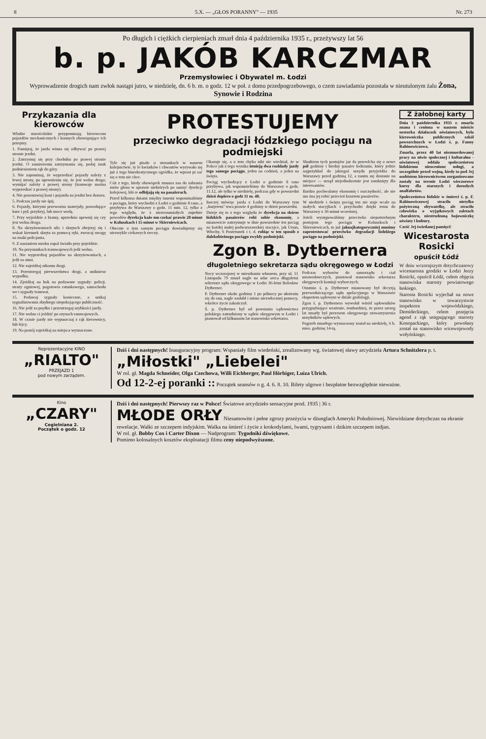8 5.X. — „GŁOS PORANNY" — 1935 Nr. 273
Po długich i ciężkich cierpieniach zmarł dnia 4 października 1935 r., przeżywszy lat 56
b. p. JAKÓB KARCZMAR
Przemysłowiec i Obywatel m. Łodzi
Wyprowadzenie drogich nam zwłok nastąpi jutro, w niedzielę, dn. 6 b. m. o godz. 12 w poł. z domu przedpogrzebowego, o czem zawiadamia pozostała w nieutulonym żalu Żona, Synowie i Rodzina
Przykazania dla kierowców
Władze starościńskie przypominają kierowcom pojazdów mechanicznych i konnych obowiązujące ich przepisy.
1. Pamiętaj, że jazda winna się odbywać po prawej stronie jezdni.
2. Zatrzymuj się przy chodniku po prawej stronie jezdni. O zamierzeniu zatrzymania się, podaj znak podniesieniem rąk do góry.
3. Nie zapominaj, że wyprzedzać pojazdy należy z lewej strony, po upewnieniu się, że jest wolna droga; wymijać należy z prawej strony (tramwaje można wyprzedzać z prawej strony).
4. Nie pozostawiaj koni i pojazdu na jezdni bez dozoru.
5. Podczas jazdy nie śpij.
6. Pojazdy, którymi przewozisz materjały, powodujące kurz i pył, przykryj, lub mocz wodą.
7. Przy wyjeździe z bramy, uprzednio upewnij się czy jest wolna droga.
8. Na skrzyżowaniach ulic i skrętach obejrzyj się i wskaż kierunek skrętu za pomocą ręki, zwracaj uwagę na znaki policjanta.
9. Z nastaniem mroku zapal światła przy pojeździe.
10. Na przystankach tramwajowych jedź wolno.
11. Nie wyprzedzaj pojazdów na skrzyżowaniach, a jedź za nimi.
12. Nie zajeżdżaj nikomu drogi.
13. Przestrzegaj pierwszeństwa drogi, a unikniesz wypadku.
14. Zjeżdżaj na bok na podawane sygnały: policji, straży ogniowej, pogotowia ratunkowego, samochodu we i sygnały tramwai.
15. Podawaj sygnały konieczne, a unikaj sygnalizowania zbędnego niepokojącego publiczność.
16. Nie jedź za prędko i przestrzegaj szybkości jazdy.
17. Nie wolno ci jeździć po szynach ramwajowych.
18. W czasie jazdy nie wypuszczaj z rąk kierownicy, lub lejcy.
19. Na postój zajeżdżaj na miejsca wyznaczone.
PROTESTUJEMY
przeciwko degradacji łódzkiego pociągu na podmiejski
Tyle się już pisało o stosunkach w naszem kolejnictwie, ty le kwiatków i chwastów wyrywało się już z tego biurokratycznego ogródka, że wprost pi sać się o tem nie chce.
Cóż z tego, kiedy obowiązek zmusza nas do zabrania znów głosu w sprawie niektórych po sunięć dyrekcji kolejowej, kłó re odbijają się na pasażerach.
Przed kilkoma dniami między innemi wspominaliśmy o pociągu, który wychodzi z Łodzi o godzinie 8 rano, a przybywa do Warszawy o godz. 11 min. 12, tylko z tego względu, że z niezrozumiałych zupełnie powodów dyrekcja każe mu czekać prawie 20 minut w Koluszkach i 15 minut w Skierniewicach.
Obecnie o tym samym pociągu dowiadujemy się niezwykle ciekawych rzeczy.
Okazuje się, a o tem chyba nikt nie wiedział, że w Polsce jak z tego wynika istnieją dwa rozkłady jazdy tego samego pociągu, jeden na codzień, a jeden na święta.
Pociąg wychodzący z Łodzi o godzinie 8 rano przybywa, jak wspomnieliśmy do Warszawy o godz. 11.12, ale tylko w niedzielę, podczas gdy w powszedni dzień dopiero o godz 11 m. 48.
Inaczej mówiąc jazda z Łodzi do Warszawy tym „kurjerem" trwa prawie 4 godziny w dzień powszedni.
Dzieje się to z tego względu że dyrekcja na skórze łódzkich pasażerów robi sobie ekonomię, a mianowicie zatrzymuje w dnie powszednie ten pociąg na każdej małej podwarszawskiej stacyjce, jak Ursus, Włochy, 6 Posterunek i t. d. robiąc w ten sposób z dalekobieżnego pociągu zwykły podmiejski.
Skutkiem tych postojów jaz da przewlcka się o nowe pół godziny i biedny pasażer łodzianin, który jedzie najprzykład do jakiegoś urzędu przyjeżdża do Warszawy przed godziną 12, a zanim się dostanie na miejsce — urząd niejednokrotnie jest zamknięty dla interesantów.
Bardzo pochwalamy ekonomię i oszczędność, ale nie mo żna jej robić przecież kosztem pasażerów.
W niedziele i święta pociąg ten nie staje wcale na małych stacyjkach i przychodzi dzięki temu do Warszawy o 36 minut wcześniej.
Jeżeli występowaliśmy przeciwko niepotrzebnym postojom tego pociągu w Koluszkach i Skierniewicach, to już jaknajkategoryczniej musimy zaprotestować przeciwko degradacji łódzkiego pociągu na podmiejski.
Zgon B. Dytbernera
długoletniego sekretarza sądu okręgowego w Łodzi
Nocy wczorajszej w mieszkaniu własnem, przy ul. 11 Listopada 79 zmarł nagle na udar serca długoletni sekretarz sądu okręgowego w Łodzi 36-letni Bolesław Dytberner.
P. Dytberner około godziny 1 po północy po ułożeniu się do snu, nagle zasłabł i mimo niezwłocznej pomocy, wkrótce życie zakończył.
Ś. p. Dytberner był od powstania sądownictwa polskiego zatrudniony w sądzie okręgowym w Łodzi i piastował od kilkunastu lat stanowisko sekretarza.
Podczas wyborów do samorządu i ciał ustawodawczych, piastował stanowisko sekretarza okręgowych komisji wyborczych.
Ostatnio ś. p. Dytberner mianowany był decyzją przewodniczącego sądu apelacyjnego w Warszawie ekspertem sądowym w dziale grafologji.
Zgon ś. p. Dytbernera wywołał wśród sądowników przygnębiające wrażenie, tembardziej, że przez szereg lat zmarły był prezesem okręgowego stowarzyszenia urzędników sądowych.
Pogrzeb zmarłego wyznaczony został na niedzielę, 6 b. mies. godzinę 14-tą.
Z żałobnej karty
Dnia 3 października 1935 r. zmarła znana i ceniona w naszem mieście nestorka działaczek oświatowych, była kierowniczka publicznych szkół powszechnych w Łodzi ś. p. Fanny Rabinowiczowa.
Zmarła, przez 40 lat niezmordowanej pracy na niwie społecznej i kulturalno - oświatowej oddała społeczeństwu łódzkiemu nieocenione usługi, a szczególnie przed wojną, kiedy to pod Jej osobistem kierownictwem zorganizowane zostały na terenie Łodzi wieczorowe kursy dla starszych i dorosłych analfabetów.
Społeczeństwo łódzkie w śmierci ś. p. F. Rabinowiczowej straciło nietylko pożyteczną obywatelkę, ale straciło człowieka o wyjątkowych zaletach charakteru, niestrudzoną bojowniczkę oświaty i kultury.
Cześć Jej świetlanej pamięci!
Wicestarosta Rosicki
opuścił Łódź
W dniu wczorajszym dotychczasowy wicestarosta grodzki w Łodzi Jerzy Rosicki, opuścił Łódź, celem objęcia stanowiska starosty powiatowego łaskiego.
Starosta Rosicki wyjechał na nowe stanowisko w towarzystwie inspektora wojewódzkiego, Demideckiego, celem przejęcia agend z rąk ustępującego starosty Konopackiego, który powołany został na stanowisko wicewojewody wołyńskiego.
Reprezentacyjne KINO
„RIALTO"
PRZEJAZD 1
pod nowym zarządem.
Dziś i dni następnych! Inauguracyjny program: Wspaniały film wiedeński, zrealizowany wg. światowej sławy arcydzieła Artura Schnitzlera p. t. „Miłostki" „Liebelei"
W rol. gł. Magda Schneider, Olga Czechowa, Willi Eichberger, Paul Hörbiger, Luiza Ulrich.
Od 12-2-ej poranki :: Początek seansów o g. 4. 6. 8. 10. Bilety ulgowe i bezpłatne bezwzględnie nieważne.
Kino
„CZARY"
Cegielniana 2.
Początek o godz. 12
Dziś i dni następnych! Pierwszy raz w Polsce! Światowe arcydzieło sensacyjne prod. 1935 | 36 r.
MŁODE ORŁY Niesamowite i pełne zgrozy przeżycia w dżunglach Ameryki Południowej. Niewidziane dotychczas na ekranie rewelacje. Walki ze szczepem indyjskim. Walka na śmierć i życie z krokodylami, lwami, tygrysami i dzikim szczepem indjan.
W rol. gł. Bobby Cox i Carter Dixon — Nadprogram: Tygodniki dźwiękowe.
Pomimo kolosalnych kosztów eksploatacji filmu ceny niepodwyższone.